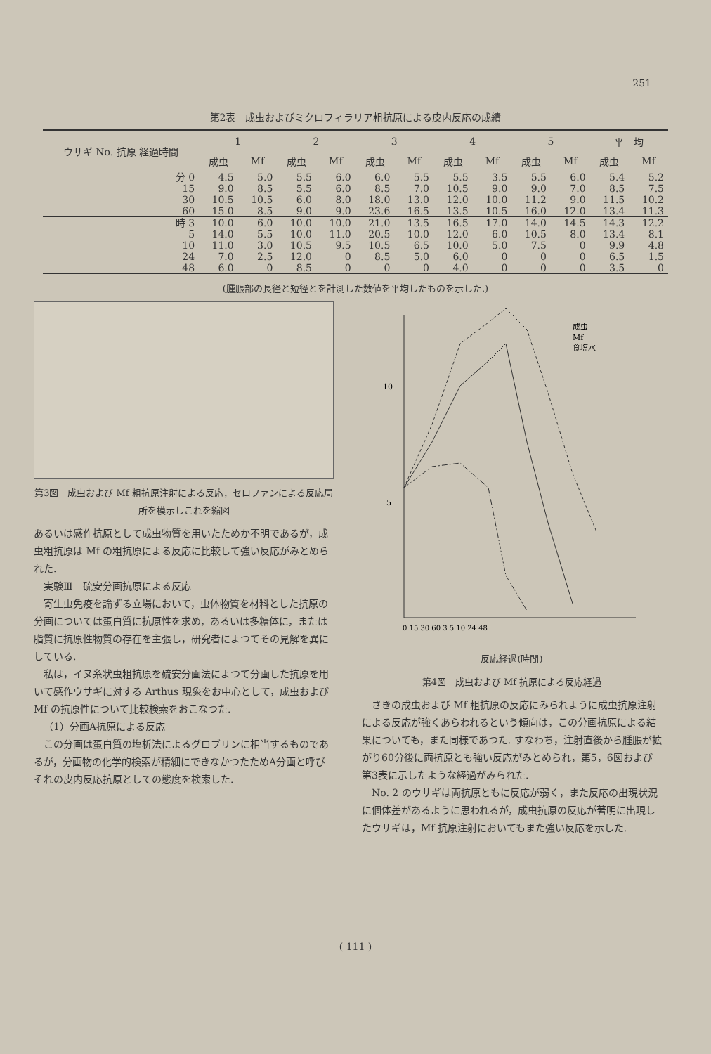251
第2表　成虫およびミクロフィラリア粗抗原による皮内反応の成績
| ウサギ No. 抗原 経過時間 | 1 | | 2 | | 3 | | 4 | | 5 | | 平 均 | |
| --- | --- | --- | --- | --- | --- | --- | --- | --- | --- | --- | --- | --- |
| | 成虫 | Mf | 成虫 | Mf | 成虫 | Mf | 成虫 | Mf | 成虫 | Mf | 成虫 | Mf |
| 分 0 | 4.5 | 5.0 | 5.5 | 6.0 | 6.0 | 5.5 | 5.5 | 3.5 | 5.5 | 6.0 | 5.4 | 5.2 |
| 15 | 9.0 | 8.5 | 5.5 | 6.0 | 8.5 | 7.0 | 10.5 | 9.0 | 9.0 | 7.0 | 8.5 | 7.5 |
| 30 | 10.5 | 10.5 | 6.0 | 8.0 | 18.0 | 13.0 | 12.0 | 10.0 | 11.2 | 9.0 | 11.5 | 10.2 |
| 60 | 15.0 | 8.5 | 9.0 | 9.0 | 23.6 | 16.5 | 13.5 | 10.5 | 16.0 | 12.0 | 13.4 | 11.3 |
| 時 3 | 10.0 | 6.0 | 10.0 | 10.0 | 21.0 | 13.5 | 16.5 | 17.0 | 14.0 | 14.5 | 14.3 | 12.2 |
| 5 | 14.0 | 5.5 | 10.0 | 11.0 | 20.5 | 10.0 | 12.0 | 6.0 | 10.5 | 8.0 | 13.4 | 8.1 |
| 10 | 11.0 | 3.0 | 10.5 | 9.5 | 10.5 | 6.5 | 10.0 | 5.0 | 7.5 | 0 | 9.9 | 4.8 |
| 24 | 7.0 | 2.5 | 12.0 | 0 | 8.5 | 5.0 | 6.0 | 0 | 0 | 0 | 6.5 | 1.5 |
| 48 | 6.0 | 0 | 8.5 | 0 | 0 | 0 | 4.0 | 0 | 0 | 0 | 3.5 | 0 |
(腫脹部の長径と短径とを計測した数値を平均したものを示した.)
第3図　成虫および Mf 粗抗原注射による反応，セロファンによる反応局所を模示しこれを縮図
あるいは感作抗原として成虫物質を用いたためか不明であるが，成虫粗抗原は Mf の粗抗原による反応に比較して強い反応がみとめられた.
実験Ⅲ　硫安分画抗原による反応
寄生虫免疫を論ずる立場において，虫体物質を材料とした抗原の分画については蛋白質に抗原性を求め，あるいは多糖体に，または脂質に抗原性物質の存在を主張し，研究者によつてその見解を異にしている.
私は，イヌ糸状虫粗抗原を硫安分画法によつて分画した抗原を用いて感作ウサギに対する Arthus 現象をお中心として，成虫および Mf の抗原性について比較検索をおこなつた.
（1）分画A抗原による反応
この分画は蛋白質の塩析法によるグロブリンに相当するものであるが，分画物の化学的検索が精細にできなかつたためA分画と呼びそれの皮内反応抗原としての態度を検索した.
10
5
0 15 30 60 3 5 10 24 48
成虫
Mf
食塩水
反応経過(時間)
第4図　成虫および Mf 抗原による反応経過
さきの成虫および Mf 粗抗原の反応にみられように成虫抗原注射による反応が強くあらわれるという傾向は，この分画抗原による結果についても，また同様であつた. すなわち，注射直後から腫脹が拡がり60分後に両抗原とも強い反応がみとめられ，第5，6図および第3表に示したような経過がみられた.
No. 2 のウサギは両抗原ともに反応が弱く，また反応の出現状況に個体差があるように思われるが，成虫抗原の反応が著明に出現したウサギは，Mf 抗原注射においてもまた強い反応を示した.
( 111 )